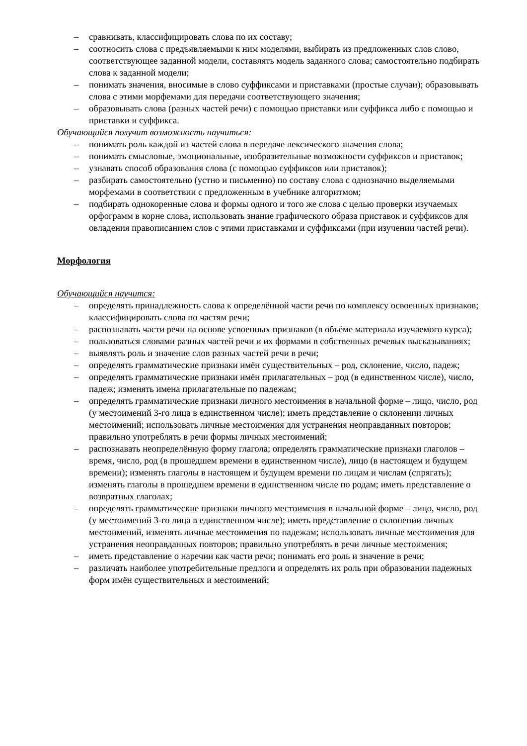– сравнивать, классифицировать слова по их составу;
– соотносить слова с предъявляемыми к ним моделями, выбирать из предложенных слов слово, соответствующее заданной модели, составлять модель заданного слова; самостоятельно подбирать слова к заданной модели;
– понимать значения, вносимые в слово суффиксами и приставками (простые случаи); образовывать слова с этими морфемами для передачи соответствующего значения;
– образовывать слова (разных частей речи) с помощью приставки или суффикса либо с помощью и приставки и суффикса.
Обучающийся получит возможность научиться:
– понимать роль каждой из частей слова в передаче лексического значения слова;
– понимать смысловые, эмоциональные, изобразительные возможности суффиксов и приставок;
– узнавать способ образования слова (с помощью суффиксов или приставок);
– разбирать самостоятельно (устно и письменно) по составу слова с однозначно выделяемыми морфемами в соответствии с предложенным в учебнике алгоритмом;
– подбирать однокоренные слова и формы одного и того же слова с целью проверки изучаемых орфограмм в корне слова, использовать знание графического образа приставок и суффиксов для овладения правописанием слов с этими приставками и суффиксами (при изучении частей речи).
Морфология
Обучающийся научится:
– определять принадлежность слова к определённой части речи по комплексу освоенных признаков; классифицировать слова по частям речи;
– распознавать части речи на основе усвоенных признаков (в объёме материала изучаемого курса);
– пользоваться словами разных частей речи и их формами в собственных речевых высказываниях;
– выявлять роль и значение слов разных частей речи в речи;
– определять грамматические признаки имён существительных – род, склонение, число, падеж;
– определять грамматические признаки имён прилагательных – род (в единственном числе), число, падеж; изменять имена прилагательные по падежам;
– определять грамматические признаки личного местоимения в начальной форме – лицо, число, род (у местоимений 3-го лица в единственном числе); иметь представление о склонении личных местоимений; использовать личные местоимения для устранения неоправданных повторов; правильно употреблять в речи формы личных местоимений;
– распознавать неопределённую форму глагола; определять грамматические признаки глаголов – время, число, род (в прошедшем времени в единственном числе), лицо (в настоящем и будущем времени); изменять глаголы в настоящем и будущем времени по лицам и числам (спрягать); изменять глаголы в прошедшем времени в единственном числе по родам; иметь представление о возвратных глаголах;
– определять грамматические признаки личного местоимения в начальной форме – лицо, число, род (у местоимений 3-го лица в единственном числе); иметь представление о склонении личных местоимений, изменять личные местоимения по падежам; использовать личные местоимения для устранения неоправданных повторов; правильно употреблять в речи личные местоимения;
– иметь представление о наречии как части речи; понимать его роль и значение в речи;
– различать наиболее употребительные предлоги и определять их роль при образовании падежных форм имён существительных и местоимений;